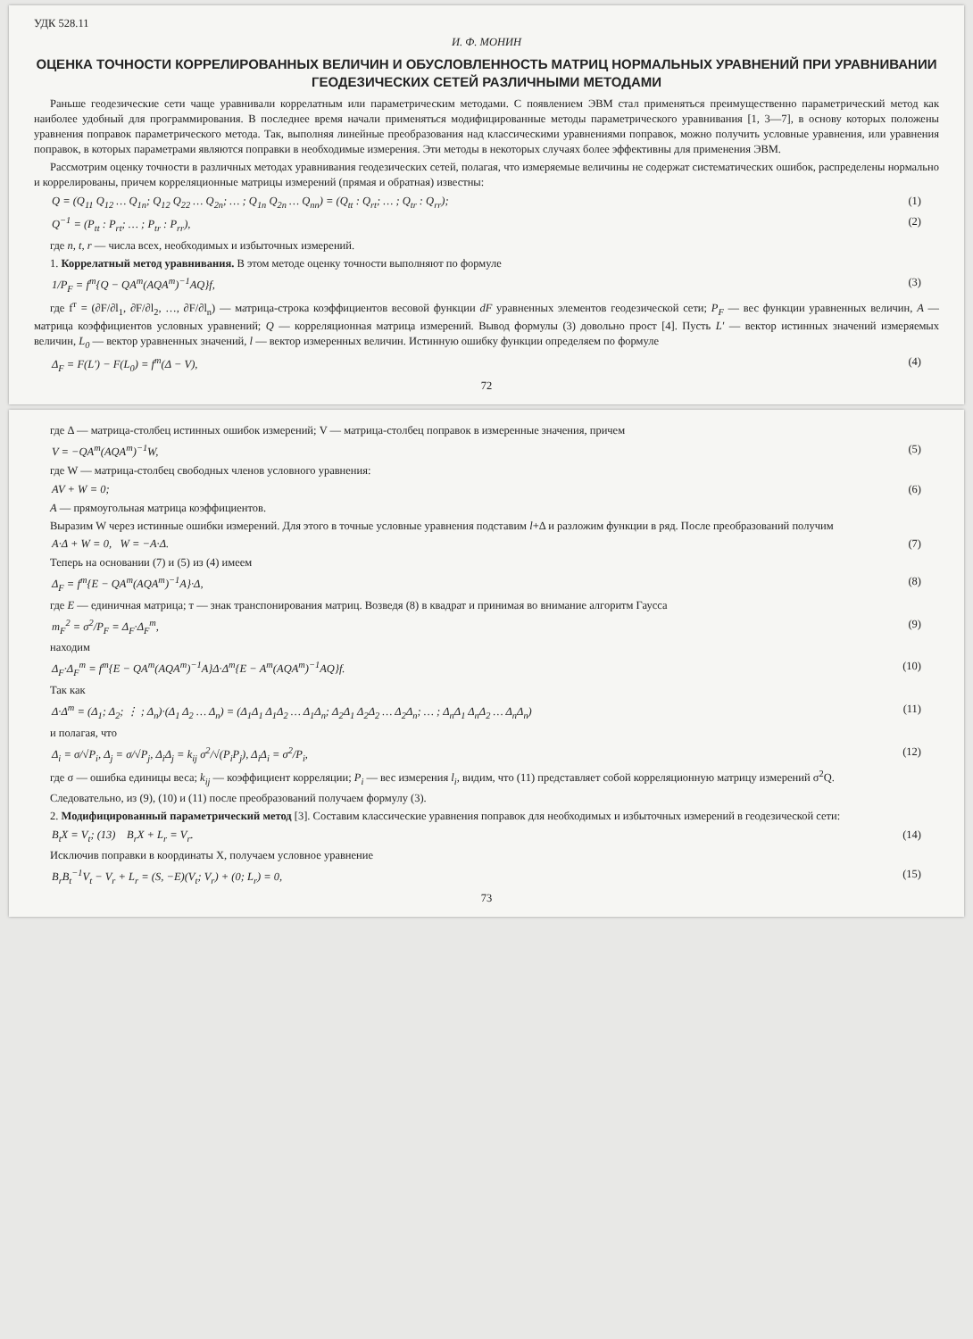УДК 528.11
И. Ф. МОНИН
ОЦЕНКА ТОЧНОСТИ КОРРЕЛИРОВАННЫХ ВЕЛИЧИН И ОБУСЛОВЛЕННОСТЬ МАТРИЦ НОРМАЛЬНЫХ УРАВНЕНИЙ ПРИ УРАВНИВАНИИ ГЕОДЕЗИЧЕСКИХ СЕТЕЙ РАЗЛИЧНЫМИ МЕТОДАМИ
Раньше геодезические сети чаще уравнивали коррелатным или параметрическим методами. С появлением ЭВМ стал применяться преимущественно параметрический метод как наиболее удобный для программирования. В последнее время начали применяться модифицированные методы параметрического уравнивания [1, 3—7], в основу которых положены уравнения поправок параметрического метода. Так, выполняя линейные преобразования над классическими уравнениями поправок, можно получить условные уравнения, или уравнения поправок, в которых параметрами являются поправки в необходимые измерения. Эти методы в некоторых случаях более эффективны для применения ЭВМ.
Рассмотрим оценку точности в различных методах уравнивания геодезических сетей, полагая, что измеряемые величины не содержат систематических ошибок, распределены нормально и коррелированы, причем корреляционные матрицы измерений (прямая и обратная) известны:
Q = (Q<sub>11</sub> Q<sub>12</sub> … Q<sub>1n</sub>; Q<sub>12</sub> Q<sub>22</sub> … Q<sub>2n</sub>; … ; Q<sub>1n</sub> Q<sub>2n</sub> … Q<sub>nn</sub>) = (Q<sub>tt</sub> : Q<sub>rt</sub>; … ; Q<sub>tr</sub> : Q<sub>rr</sub>); (1)
Q<sup>−1</sup> = (P<sub>tt</sub> : P<sub>rt</sub>; … ; P<sub>tr</sub> : P<sub>rr</sub>), (2)
где n, t, r — числа всех, необходимых и избыточных измерений.
1. Коррелатный метод уравнивания. В этом методе оценку точности выполняют по формуле
1/P<sub>F</sub> = f<sup>т</sup>{Q − QA<sup>т</sup>(AQA<sup>т</sup>)<sup>−1</sup>AQ}f, (3)
где f<sup>т</sup> = (∂F/∂l<sub>1</sub>, ∂F/∂l<sub>2</sub>, …, ∂F/∂l<sub>n</sub>) — матрица-строка коэффициентов весовой функции dF уравненных элементов геодезической сети; P<sub>F</sub> — вес функции уравненных величин, A — матрица коэффициентов условных уравнений; Q — корреляционная матрица измерений. Вывод формулы (3) довольно прост [4]. Пусть L′ — вектор истинных значений измеряемых величин, L<sub>0</sub> — вектор уравненных значений, l — вектор измеренных величин. Истинную ошибку функции определяем по формуле
Δ<sub>F</sub> = F(L′) − F(L<sub>0</sub>) = f<sup>т</sup>(Δ − V), (4)
72
где Δ — матрица-столбец истинных ошибок измерений; V — матрица-столбец поправок в измеренные значения, причем
V = −QA<sup>т</sup>(AQA<sup>т</sup>)<sup>−1</sup>W, (5)
где W — матрица-столбец свободных членов условного уравнения:
AV + W = 0; (6)
A — прямоугольная матрица коэффициентов.
Выразим W через истинные ошибки измерений. Для этого в точные условные уравнения подставим l+Δ и разложим функции в ряд. После преобразований получим
A·Δ + W = 0, W = −A·Δ. (7)
Теперь на основании (7) и (5) из (4) имеем
Δ<sub>F</sub> = f<sup>т</sup>{E − QA<sup>т</sup>(AQA<sup>т</sup>)<sup>−1</sup>A}·Δ, (8)
где E — единичная матрица; т — знак транспонирования матриц. Возведя (8) в квадрат и принимая во внимание алгоритм Гаусса
m<sub>F</sub><sup>2</sup> = σ<sup>2</sup>/P<sub>F</sub> = Δ<sub>F</sub>·Δ<sub>F</sub><sup>т</sup>, (9)
находим
Δ<sub>F</sub>·Δ<sub>F</sub><sup>т</sup> = f<sup>т</sup>{E − QA<sup>т</sup>(AQA<sup>т</sup>)<sup>−1</sup>A}Δ·Δ<sup>т</sup>{E − A<sup>т</sup>(AQA<sup>т</sup>)<sup>−1</sup>AQ}f. (10)
Так как
Δ·Δ<sup>т</sup> = (Δ<sub>1</sub>; Δ<sub>2</sub>; ⋮ ; Δ<sub>n</sub>)·(Δ<sub>1</sub> Δ<sub>2</sub> … Δ<sub>n</sub>) = (Δ<sub>1</sub>Δ<sub>1</sub> Δ<sub>1</sub>Δ<sub>2</sub> … Δ<sub>1</sub>Δ<sub>n</sub>; Δ<sub>2</sub>Δ<sub>1</sub> Δ<sub>2</sub>Δ<sub>2</sub> … Δ<sub>2</sub>Δ<sub>n</sub>; … ; Δ<sub>n</sub>Δ<sub>1</sub> Δ<sub>n</sub>Δ<sub>2</sub> … Δ<sub>n</sub>Δ<sub>n</sub>) (11)
и полагая, что
Δ<sub>i</sub> = σ/√P<sub>i</sub>, Δ<sub>j</sub> = σ/√P<sub>j</sub>, Δ<sub>i</sub>Δ<sub>j</sub> = k<sub>ij</sub> σ<sup>2</sup>/√(P<sub>i</sub>P<sub>j</sub>), Δ<sub>i</sub>Δ<sub>i</sub> = σ<sup>2</sup>/P<sub>i</sub>, (12)
где σ — ошибка единицы веса; k<sub>ij</sub> — коэффициент корреляции; P<sub>i</sub> — вес измерения l<sub>i</sub>, видим, что (11) представляет собой корреляционную матрицу измерений σ<sup>2</sup>Q.
Следовательно, из (9), (10) и (11) после преобразований получаем формулу (3).
2. Модифицированный параметрический метод [3]. Составим классические уравнения поправок для необходимых и избыточных измерений в геодезической сети:
B<sub>t</sub>X = V<sub>t</sub>; (13) B<sub>r</sub>X + L<sub>r</sub> = V<sub>r</sub>. (14)
Исключив поправки в координаты X, получаем условное уравнение
B<sub>r</sub>B<sub>t</sub><sup>−1</sup>V<sub>t</sub> − V<sub>r</sub> + L<sub>r</sub> = (S, −E)(V<sub>t</sub>; V<sub>r</sub>) + (0; L<sub>r</sub>) = 0, (15)
73